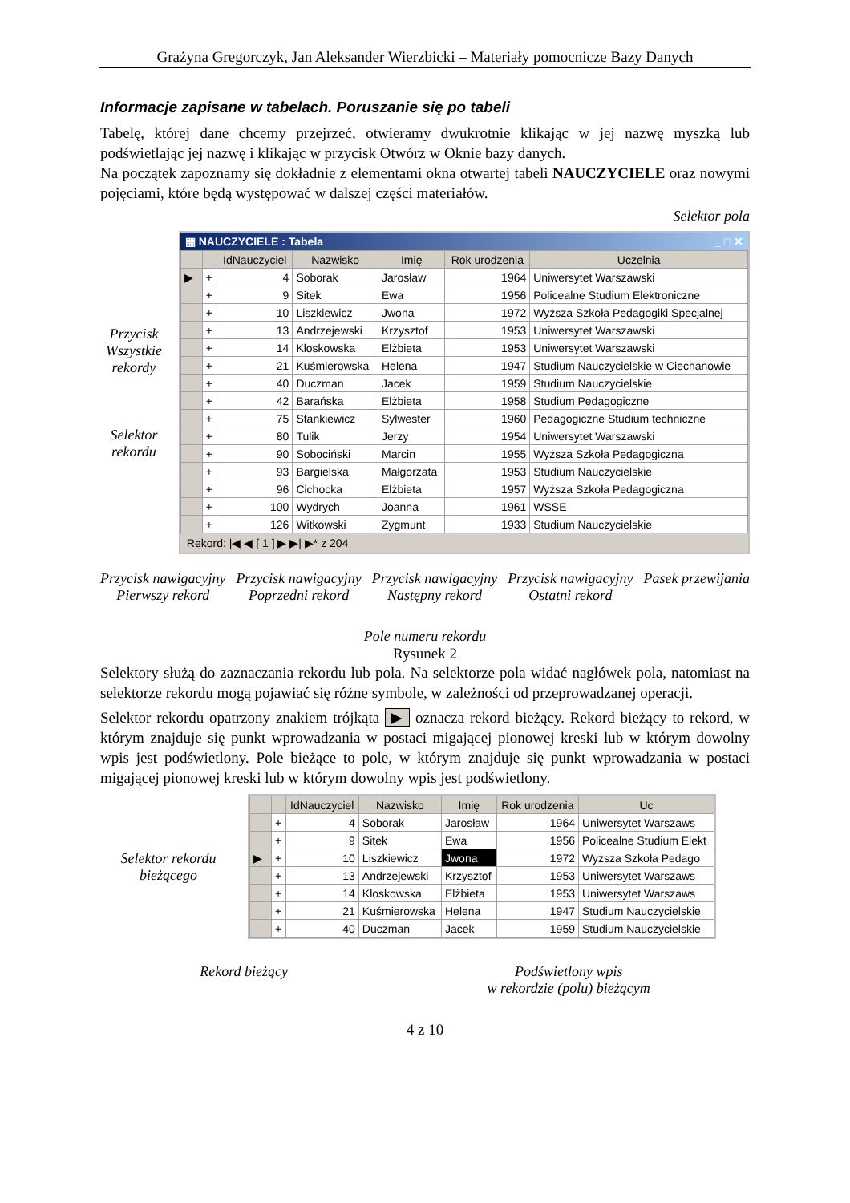Grażyna Gregorczyk, Jan Aleksander Wierzbicki – Materiały pomocnicze Bazy Danych
Informacje zapisane w tabelach. Poruszanie się po tabeli
Tabelę, której dane chcemy przejrzeć, otwieramy dwukrotnie klikając w jej nazwę myszką lub podświetlając jej nazwę i klikając w przycisk Otwórz w Oknie bazy danych.
Na początek zapoznamy się dokładnie z elementami okna otwartej tabeli NAUCZYCIELE oraz nowymi pojęciami, które będą występować w dalszej części materiałów.
Selektor pola
Przycisk Wszystkie rekordy
Selektor rekordu
▦ NAUCZYCIELE : Tabela _ □ ✕
| | | IdNauczyciel | Nazwisko | Imię | Rok urodzenia | Uczelnia |
| --- | --- | --- | --- | --- | --- | --- |
| ▶ | + | 4 | Soborak | Jarosław | 1964 | Uniwersytet Warszawski |
| | + | 9 | Sitek | Ewa | 1956 | Policealne Studium Elektroniczne |
| | + | 10 | Liszkiewicz | Jwona | 1972 | Wyższa Szkoła Pedagogiki Specjalnej |
| | + | 13 | Andrzejewski | Krzysztof | 1953 | Uniwersytet Warszawski |
| | + | 14 | Kloskowska | Elżbieta | 1953 | Uniwersytet Warszawski |
| | + | 21 | Kuśmierowska | Helena | 1947 | Studium Nauczycielskie w Ciechanowie |
| | + | 40 | Duczman | Jacek | 1959 | Studium Nauczycielskie |
| | + | 42 | Barańska | Elżbieta | 1958 | Studium Pedagogiczne |
| | + | 75 | Stankiewicz | Sylwester | 1960 | Pedagogiczne Studium techniczne |
| | + | 80 | Tulik | Jerzy | 1954 | Uniwersytet Warszawski |
| | + | 90 | Sobociński | Marcin | 1955 | Wyższa Szkoła Pedagogiczna |
| | + | 93 | Bargielska | Małgorzata | 1953 | Studium Nauczycielskie |
| | + | 96 | Cichocka | Elżbieta | 1957 | Wyższa Szkoła Pedagogiczna |
| | + | 100 | Wydrych | Joanna | 1961 | WSSE |
| | + | 126 | Witkowski | Zygmunt | 1933 | Studium Nauczycielskie |
Rekord: |◀ ◀ [ 1 ] ▶ ▶| ▶* z 204
Przycisk nawigacyjny
Pierwszy rekord
Przycisk nawigacyjny
Poprzedni rekord
Przycisk nawigacyjny
Następny rekord
Przycisk nawigacyjny
Ostatni rekord
Pasek przewijania
Pole numeru rekordu
Rysunek 2
Selektory służą do zaznaczania rekordu lub pola. Na selektorze pola widać nagłówek pola, natomiast na selektorze rekordu mogą pojawiać się różne symbole, w zależności od przeprowadzanej operacji.
Selektor rekordu opatrzony znakiem trójkąta ▶ oznacza rekord bieżący. Rekord bieżący to rekord, w którym znajduje się punkt wprowadzania w postaci migającej pionowej kreski lub w którym dowolny wpis jest podświetlony. Pole bieżące to pole, w którym znajduje się punkt wprowadzania w postaci migającej pionowej kreski lub w którym dowolny wpis jest podświetlony.
Selektor rekordu bieżącego
| | | IdNauczyciel | Nazwisko | Imię | Rok urodzenia | Uc |
| --- | --- | --- | --- | --- | --- | --- |
| | + | 4 | Soborak | Jarosław | 1964 | Uniwersytet Warszaws |
| | + | 9 | Sitek | Ewa | 1956 | Policealne Studium Elekt |
| ▶ | + | 10 | Liszkiewicz | Jwona | 1972 | Wyższa Szkoła Pedago |
| | + | 13 | Andrzejewski | Krzysztof | 1953 | Uniwersytet Warszaws |
| | + | 14 | Kloskowska | Elżbieta | 1953 | Uniwersytet Warszaws |
| | + | 21 | Kuśmierowska | Helena | 1947 | Studium Nauczycielskie |
| | + | 40 | Duczman | Jacek | 1959 | Studium Nauczycielskie |
Rekord bieżący Podświetlony wpis
w rekordzie (polu) bieżącym
4 z 10